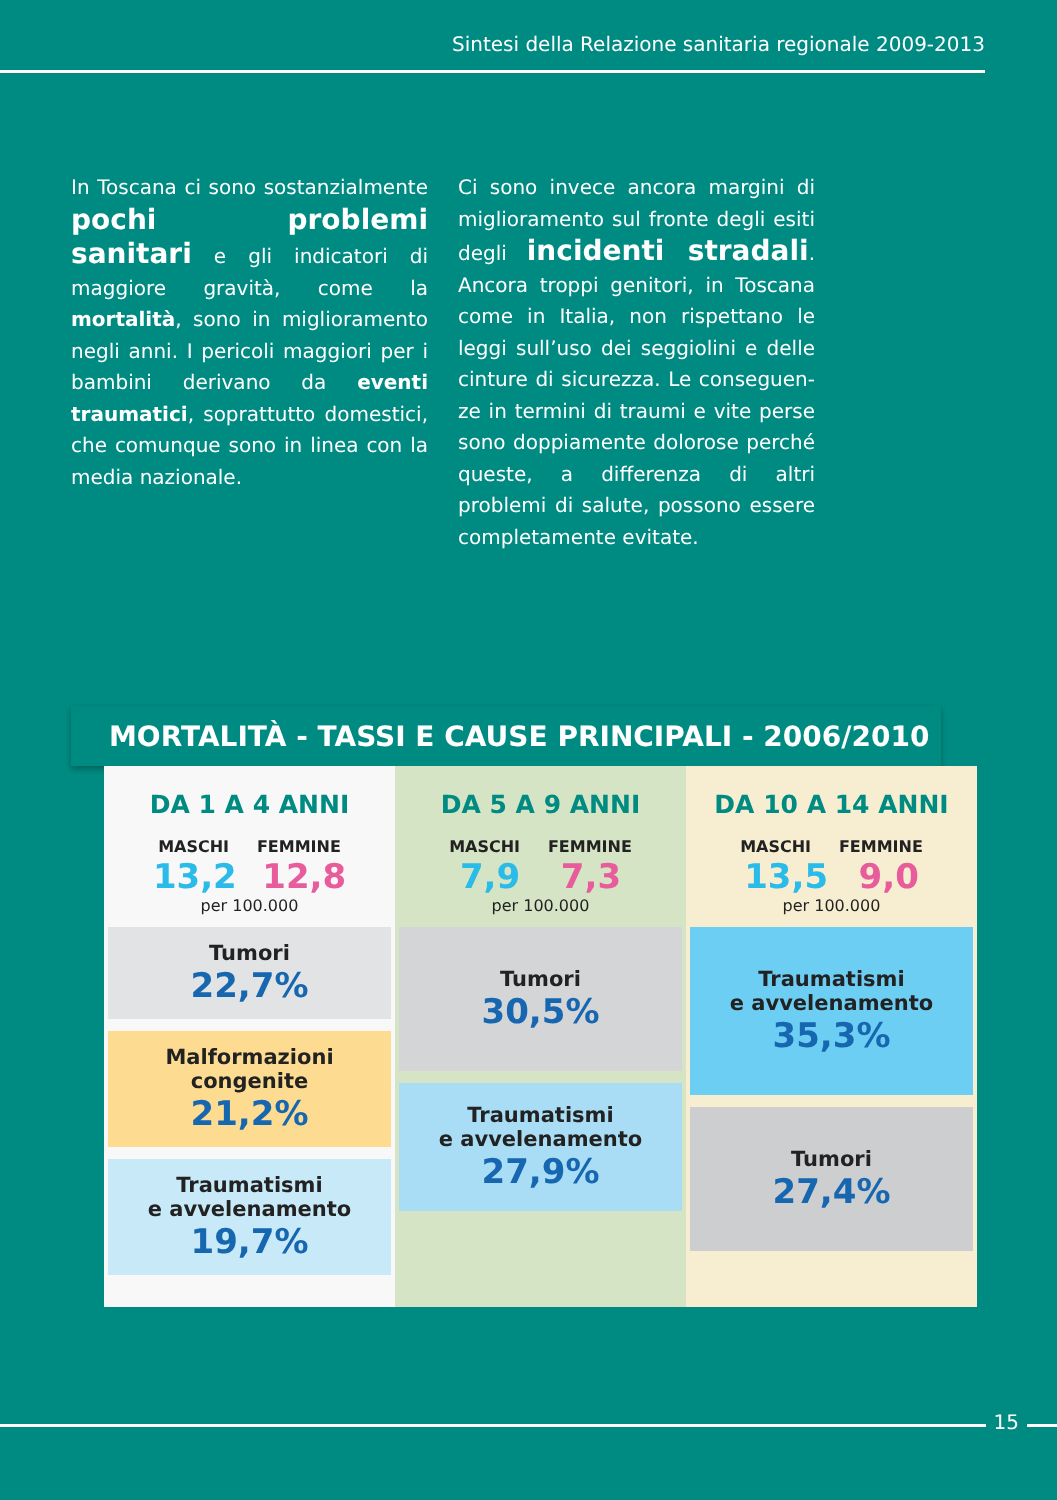Sintesi della Relazione sanitaria regionale 2009-2013
In Toscana ci sono sostanzialmente pochi problemi sanitari e gli indicatori di maggiore gravità, come la mortalità, sono in migliora­mento negli anni. I pericoli maggiori per i bambini derivano da eventi traumatici, soprattutto domestici, che comunque sono in linea con la media nazionale.
Ci sono invece ancora margini di miglioramento sul fronte degli esiti degli incidenti stradali. Ancora troppi genitori, in Toscana come in Italia, non rispettano le leggi sull’uso dei seggiolini e delle cinture di sicurezza. Le conseguen­ze in termini di traumi e vite perse sono doppiamente dolorose perché queste, a differenza di altri problemi di salute, possono essere completa­mente evitate.
MORTALITÀ - TASSI E CAUSE PRINCIPALI - 2006/2010
| DA 1 A 4 ANNI MASCHI FEMMINE 13,2 12,8 per 100.000 Tumori 22,7% Malformazioni congenite 21,2% Traumatismi e avvelenamento 19,7% | DA 5 A 9 ANNI MASCHI FEMMINE 7,9 7,3 per 100.000 Tumori 30,5% Traumatismi e avvelenamento 27,9% | DA 10 A 14 ANNI MASCHI FEMMINE 13,5 9,0 per 100.000 Traumatismi e avvelenamento 35,3% Tumori 27,4% |
15